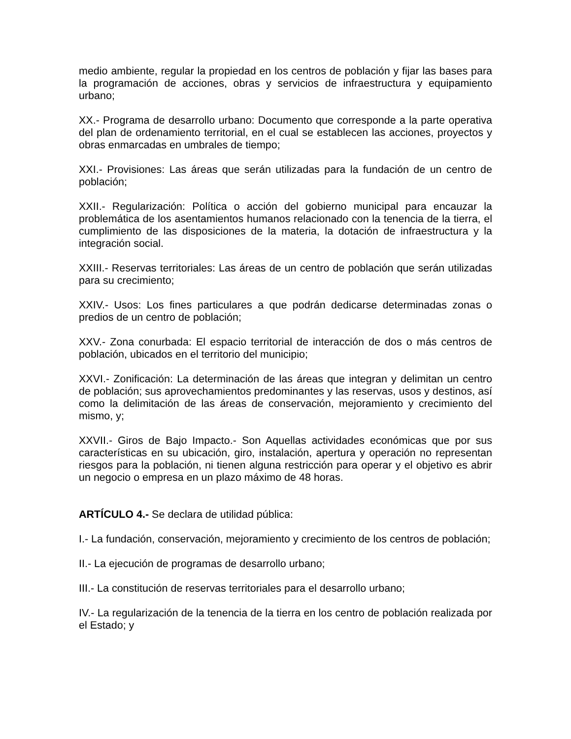medio ambiente, regular la propiedad en los centros de población y fijar las bases para la programación de acciones, obras y servicios de infraestructura y equipamiento urbano;
XX.- Programa de desarrollo urbano: Documento que corresponde a la parte operativa del plan de ordenamiento territorial, en el cual se establecen las acciones, proyectos y obras enmarcadas en umbrales de tiempo;
XXI.- Provisiones: Las áreas que serán utilizadas para la fundación de un centro de población;
XXII.- Regularización: Política o acción del gobierno municipal para encauzar la problemática de los asentamientos humanos relacionado con la tenencia de la tierra, el cumplimiento de las disposiciones de la materia, la dotación de infraestructura y la integración social.
XXIII.- Reservas territoriales: Las áreas de un centro de población que serán utilizadas para su crecimiento;
XXIV.- Usos: Los fines particulares a que podrán dedicarse determinadas zonas o predios de un centro de población;
XXV.- Zona conurbada: El espacio territorial de interacción de dos o más centros de población, ubicados en el territorio del municipio;
XXVI.- Zonificación: La determinación de las áreas que integran y delimitan un centro de población; sus aprovechamientos predominantes y las reservas, usos y destinos, así como la delimitación de las áreas de conservación, mejoramiento y crecimiento del mismo, y;
XXVII.- Giros de Bajo Impacto.- Son Aquellas actividades económicas que por sus características en su ubicación, giro, instalación, apertura y operación no representan riesgos para la población, ni tienen alguna restricción para operar y el objetivo es abrir un negocio o empresa en un plazo máximo de 48 horas.
ARTÍCULO 4.- Se declara de utilidad pública:
I.- La fundación, conservación, mejoramiento y crecimiento de los centros de población;
II.- La ejecución de programas de desarrollo urbano;
III.- La constitución de reservas territoriales para el desarrollo urbano;
IV.- La regularización de la tenencia de la tierra en los centro de población realizada por el Estado; y